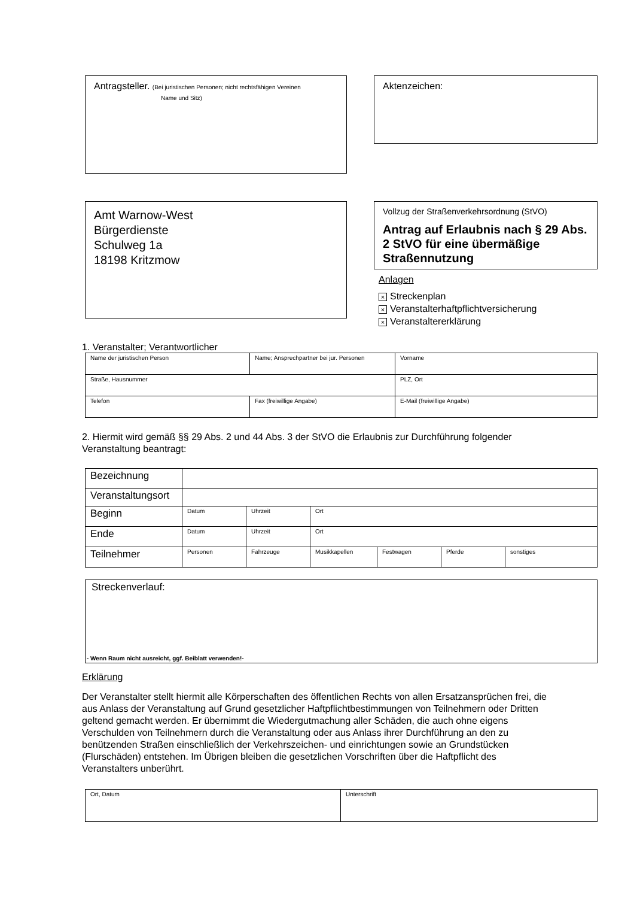Antragsteller. (Bei juristischen Personen; nicht rechtsfähigen Vereinen
Name und Sitz)
Aktenzeichen:
Amt Warnow-West
Bürgerdienste
Schulweg 1a
18198 Kritzmow
Vollzug der Straßenverkehrsordnung (StVO)
Antrag auf Erlaubnis nach § 29 Abs. 2 StVO für eine übermäßige Straßennutzung
Anlagen
× Streckenplan
× Veranstalterhaftpflichtversicherung
× Veranstaltererklärung
1. Veranstalter; Verantwortlicher
| Name der juristischen Person | Name; Ansprechpartner bei jur. Personen | Vorname |
| Straße, Hausnummer | | PLZ, Ort |
| Telefon | Fax (freiwillige Angabe) | E-Mail (freiwillige Angabe) |
2. Hiermit wird gemäß §§ 29 Abs. 2 und 44 Abs. 3 der StVO die Erlaubnis zur Durchführung folgender Veranstaltung beantragt:
| Bezeichnung | | | | | | |
| Veranstaltungsort | | | | | | |
| Beginn | Datum | Uhrzeit | Ort | | | |
| Ende | Datum | Uhrzeit | Ort | | | |
| Teilnehmer | Personen | Fahrzeuge | Musikkapellen | Festwagen | Pferde | sonstiges |
Streckenverlauf:
- Wenn Raum nicht ausreicht, ggf. Beiblatt verwenden!-
Erklärung
Der Veranstalter stellt hiermit alle Körperschaften des öffentlichen Rechts von allen Ersatzansprüchen frei, die aus Anlass der Veranstaltung auf Grund gesetzlicher Haftpflichtbestimmungen von Teilnehmern oder Dritten geltend gemacht werden. Er übernimmt die Wiedergutmachung aller Schäden, die auch ohne eigens Verschulden von Teilnehmern durch die Veranstaltung oder aus Anlass ihrer Durchführung an den zu benützenden Straßen einschließlich der Verkehrszeichen- und einrichtungen sowie an Grundstücken (Flurschäden) entstehen. Im Übrigen bleiben die gesetzlichen Vorschriften über die Haftpflicht des Veranstalters unberührt.
| Ort, Datum | Unterschrift |